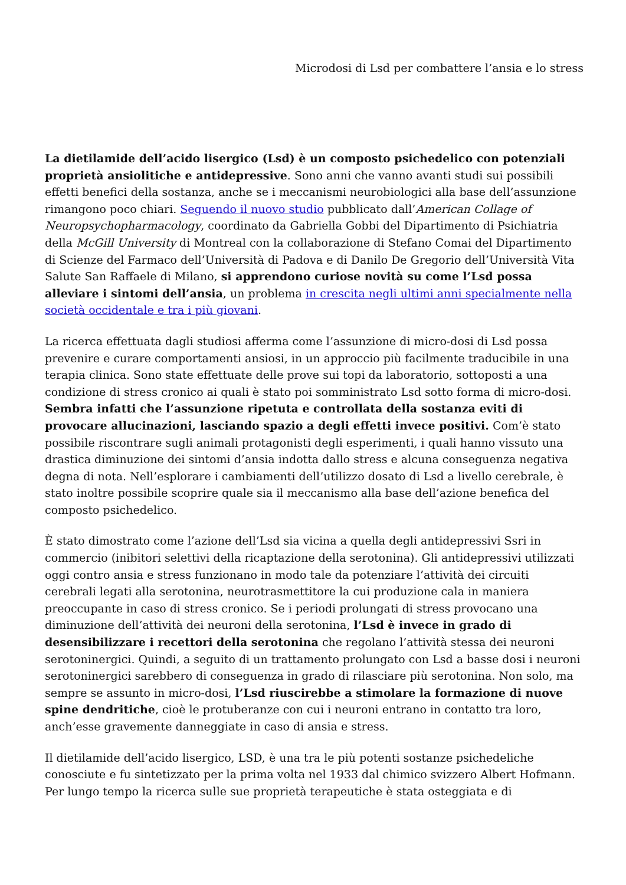Microdosi di Lsd per combattere l’ansia e lo stress
La dietilamide dell’acido lisergico (Lsd) è un composto psichedelico con potenziali proprietà ansiolitiche e antidepressive. Sono anni che vanno avanti studi sui possibili effetti benefici della sostanza, anche se i meccanismi neurobiologici alla base dell’assunzione rimangono poco chiari. Seguendo il nuovo studio pubblicato dall’American Collage of Neuropsychopharmacology, coordinato da Gabriella Gobbi del Dipartimento di Psichiatria della McGill University di Montreal con la collaborazione di Stefano Comai del Dipartimento di Scienze del Farmaco dell’Università di Padova e di Danilo De Gregorio dell’Università Vita Salute San Raffaele di Milano, si apprendono curiose novità su come l’Lsd possa alleviare i sintomi dell’ansia, un problema in crescita negli ultimi anni specialmente nella società occidentale e tra i più giovani.
La ricerca effettuata dagli studiosi afferma come l’assunzione di micro-dosi di Lsd possa prevenire e curare comportamenti ansiosi, in un approccio più facilmente traducibile in una terapia clinica. Sono state effettuate delle prove sui topi da laboratorio, sottoposti a una condizione di stress cronico ai quali è stato poi somministrato Lsd sotto forma di micro-dosi. Sembra infatti che l’assunzione ripetuta e controllata della sostanza eviti di provocare allucinazioni, lasciando spazio a degli effetti invece positivi. Com’è stato possibile riscontrare sugli animali protagonisti degli esperimenti, i quali hanno vissuto una drastica diminuzione dei sintomi d’ansia indotta dallo stress e alcuna conseguenza negativa degna di nota. Nell’esplorare i cambiamenti dell’utilizzo dosato di Lsd a livello cerebrale, è stato inoltre possibile scoprire quale sia il meccanismo alla base dell’azione benefica del composto psichedelico.
È stato dimostrato come l’azione dell’Lsd sia vicina a quella degli antidepressivi Ssri in commercio (inibitori selettivi della ricaptazione della serotonina). Gli antidepressivi utilizzati oggi contro ansia e stress funzionano in modo tale da potenziare l’attività dei circuiti cerebrali legati alla serotonina, neurotrasmettitore la cui produzione cala in maniera preoccupante in caso di stress cronico. Se i periodi prolungati di stress provocano una diminuzione dell’attività dei neuroni della serotonina, l’Lsd è invece in grado di desensibilizzare i recettori della serotonina che regolano l’attività stessa dei neuroni serotoninergici. Quindi, a seguito di un trattamento prolungato con Lsd a basse dosi i neuroni serotoninergici sarebbero di conseguenza in grado di rilasciare più serotonina. Non solo, ma sempre se assunto in micro-dosi, l’Lsd riuscirebbe a stimolare la formazione di nuove spine dendritiche, cioè le protuberanze con cui i neuroni entrano in contatto tra loro, anch’esse gravemente danneggiate in caso di ansia e stress.
Il dietilamide dell’acido lisergico, LSD, è una tra le più potenti sostanze psichedeliche conosciute e fu sintetizzato per la prima volta nel 1933 dal chimico svizzero Albert Hofmann. Per lungo tempo la ricerca sulle sue proprietà terapeutiche è stata osteggiata e di